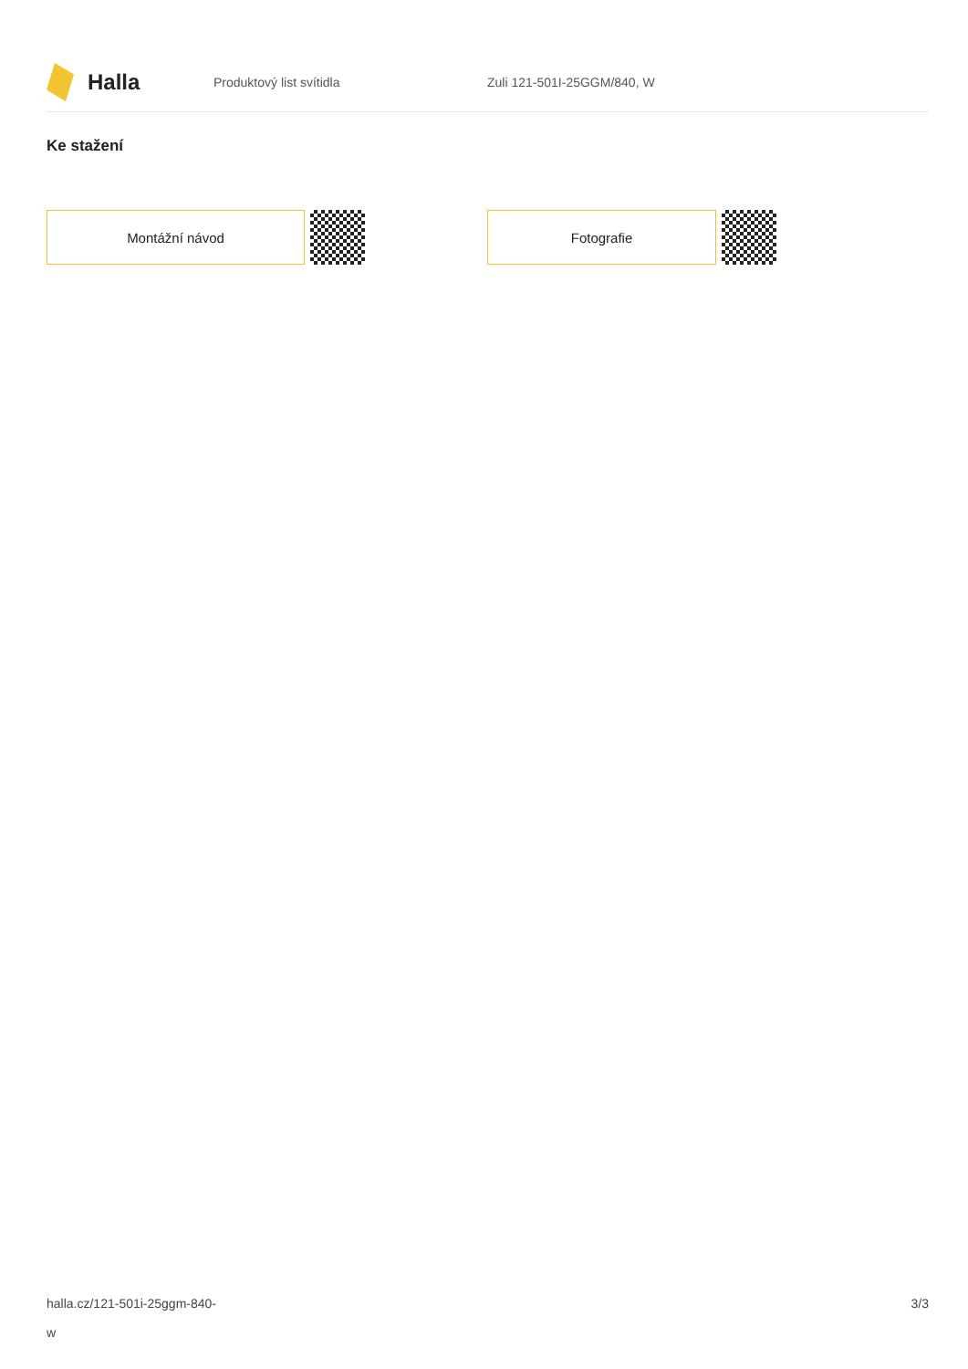Halla
Produktový list svítidla Zuli 121-501I-25GGM/840, W
Ke stažení
Montážní návod Fotografie
halla.cz/121-501i-25ggm-840-
w
3/3